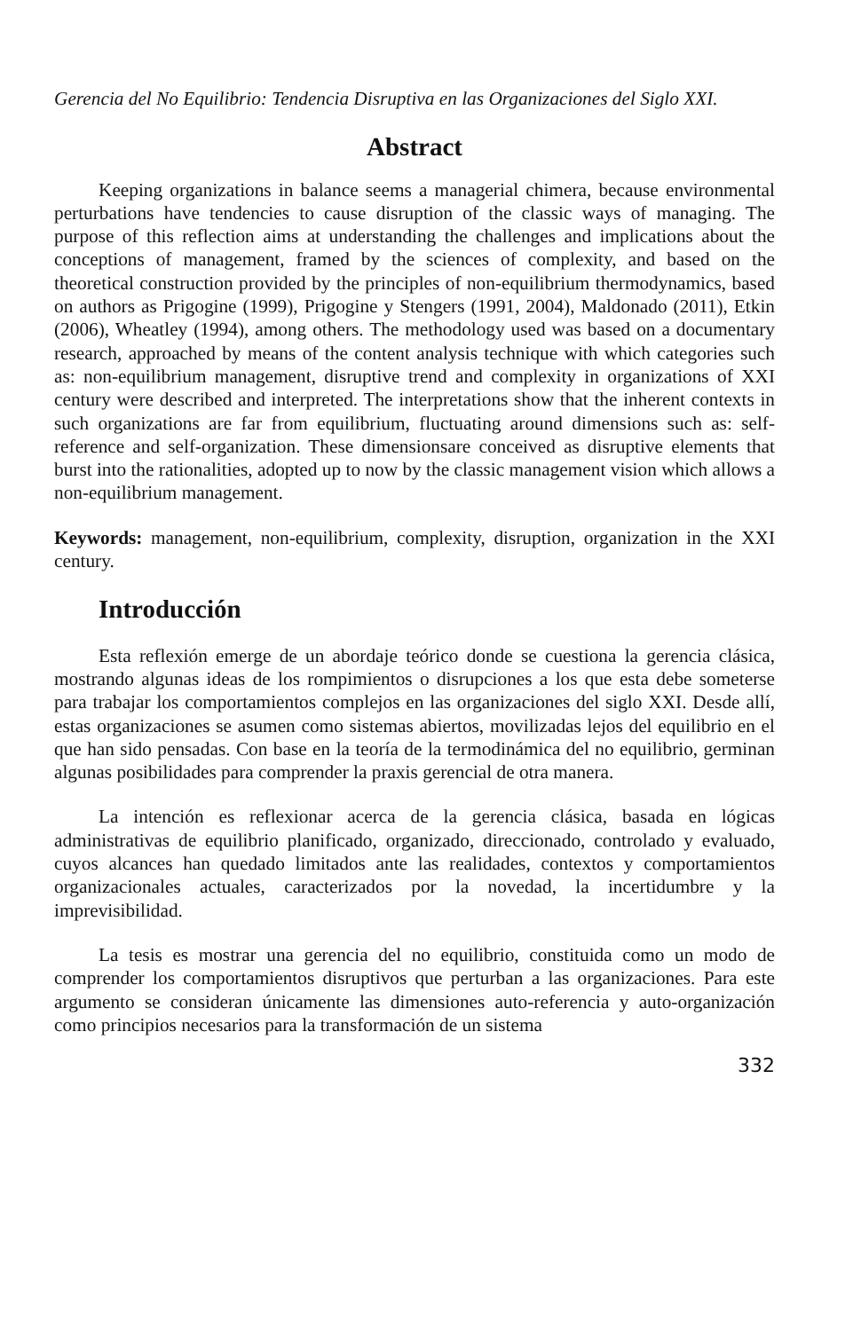Gerencia del No Equilibrio: Tendencia Disruptiva en las Organizaciones del Siglo XXI.
Abstract
Keeping organizations in balance seems a managerial chimera, because environmental perturbations have tendencies to cause disruption of the classic ways of managing. The purpose of this reflection aims at understanding the challenges and implications about the conceptions of management, framed by the sciences of complexity, and based on the theoretical construction provided by the principles of non-equilibrium thermodynamics, based on authors as Prigogine (1999), Prigogine y Stengers (1991, 2004), Maldonado (2011), Etkin (2006), Wheatley (1994), among others. The methodology used was based on a documentary research, approached by means of the content analysis technique with which categories such as: non-equilibrium management, disruptive trend and complexity in organizations of XXI century were described and interpreted. The interpretations show that the inherent contexts in such organizations are far from equilibrium, fluctuating around dimensions such as: self-reference and self-organization. These dimensionsare conceived as disruptive elements that burst into the rationalities, adopted up to now by the classic management vision which allows a non-equilibrium management.
Keywords: management, non-equilibrium, complexity, disruption, organization in the XXI century.
Introducción
Esta reflexión emerge de un abordaje teórico donde se cuestiona la gerencia clásica, mostrando algunas ideas de los rompimientos o disrupciones a los que esta debe someterse para trabajar los comportamientos complejos en las organizaciones del siglo XXI. Desde allí, estas organizaciones se asumen como sistemas abiertos, movilizadas lejos del equilibrio en el que han sido pensadas. Con base en la teoría de la termodinámica del no equilibrio, germinan algunas posibilidades para comprender la praxis gerencial de otra manera.
La intención es reflexionar acerca de la gerencia clásica, basada en lógicas administrativas de equilibrio planificado, organizado, direccionado, controlado y evaluado, cuyos alcances han quedado limitados ante las realidades, contextos y comportamientos organizacionales actuales, caracterizados por la novedad, la incertidumbre y la imprevisibilidad.
La tesis es mostrar una gerencia del no equilibrio, constituida como un modo de comprender los comportamientos disruptivos que perturban a las organizaciones. Para este argumento se consideran únicamente las dimensiones auto-referencia y auto-organización como principios necesarios para la transformación de un sistema
332